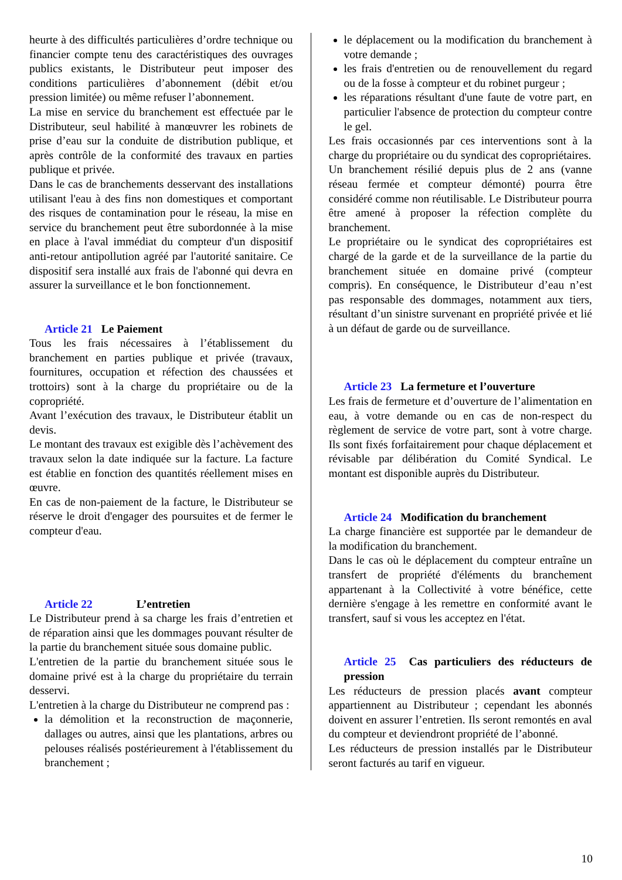heurte à des difficultés particulières d’ordre technique ou financier compte tenu des caractéristiques des ouvrages publics existants, le Distributeur peut imposer des conditions particulières d’abonnement (débit et/ou pression limitée) ou même refuser l’abonnement.
La mise en service du branchement est effectuée par le Distributeur, seul habilité à manœuvrer les robinets de prise d’eau sur la conduite de distribution publique, et après contrôle de la conformité des travaux en parties publique et privée.
Dans le cas de branchements desservant des installations utilisant l'eau à des fins non domestiques et comportant des risques de contamination pour le réseau, la mise en service du branchement peut être subordonnée à la mise en place à l'aval immédiat du compteur d'un dispositif anti-retour antipollution agréé par l'autorité sanitaire. Ce dispositif sera installé aux frais de l'abonné qui devra en assurer la surveillance et le bon fonctionnement.
Article 21 Le Paiement
Tous les frais nécessaires à l’établissement du branchement en parties publique et privée (travaux, fournitures, occupation et réfection des chaussées et trottoirs) sont à la charge du propriétaire ou de la copropriété.
Avant l’exécution des travaux, le Distributeur établit un devis.
Le montant des travaux est exigible dès l’achèvement des travaux selon la date indiquée sur la facture. La facture est établie en fonction des quantités réellement mises en œuvre.
En cas de non-paiement de la facture, le Distributeur se réserve le droit d'engager des poursuites et de fermer le compteur d'eau.
Article 22 L’entretien
Le Distributeur prend à sa charge les frais d’entretien et de réparation ainsi que les dommages pouvant résulter de la partie du branchement située sous domaine public.
L'entretien de la partie du branchement située sous le domaine privé est à la charge du propriétaire du terrain desservi.
L'entretien à la charge du Distributeur ne comprend pas :
la démolition et la reconstruction de maçonnerie, dallages ou autres, ainsi que les plantations, arbres ou pelouses réalisés postérieurement à l'établissement du branchement ;
le déplacement ou la modification du branchement à votre demande ;
les frais d'entretien ou de renouvellement du regard ou de la fosse à compteur et du robinet purgeur ;
les réparations résultant d'une faute de votre part, en particulier l'absence de protection du compteur contre le gel.
Les frais occasionnés par ces interventions sont à la charge du propriétaire ou du syndicat des copropriétaires.
Un branchement résilié depuis plus de 2 ans (vanne réseau fermée et compteur démonté) pourra être considéré comme non réutilisable. Le Distributeur pourra être amené à proposer la réfection complète du branchement.
Le propriétaire ou le syndicat des copropriétaires est chargé de la garde et de la surveillance de la partie du branchement située en domaine privé (compteur compris). En conséquence, le Distributeur d’eau n’est pas responsable des dommages, notamment aux tiers, résultant d’un sinistre survenant en propriété privée et lié à un défaut de garde ou de surveillance.
Article 23 La fermeture et l’ouverture
Les frais de fermeture et d’ouverture de l’alimentation en eau, à votre demande ou en cas de non-respect du règlement de service de votre part, sont à votre charge. Ils sont fixés forfaitairement pour chaque déplacement et révisable par délibération du Comité Syndical. Le montant est disponible auprès du Distributeur.
Article 24 Modification du branchement
La charge financière est supportée par le demandeur de la modification du branchement.
Dans le cas où le déplacement du compteur entraîne un transfert de propriété d'éléments du branchement appartenant à la Collectivité à votre bénéfice, cette dernière s'engage à les remettre en conformité avant le transfert, sauf si vous les acceptez en l'état.
Article 25 Cas particuliers des réducteurs de pression
Les réducteurs de pression placés avant compteur appartiennent au Distributeur ; cependant les abonnés doivent en assurer l’entretien. Ils seront remontés en aval du compteur et deviendront propriété de l’abonné.
Les réducteurs de pression installés par le Distributeur seront facturés au tarif en vigueur.
10